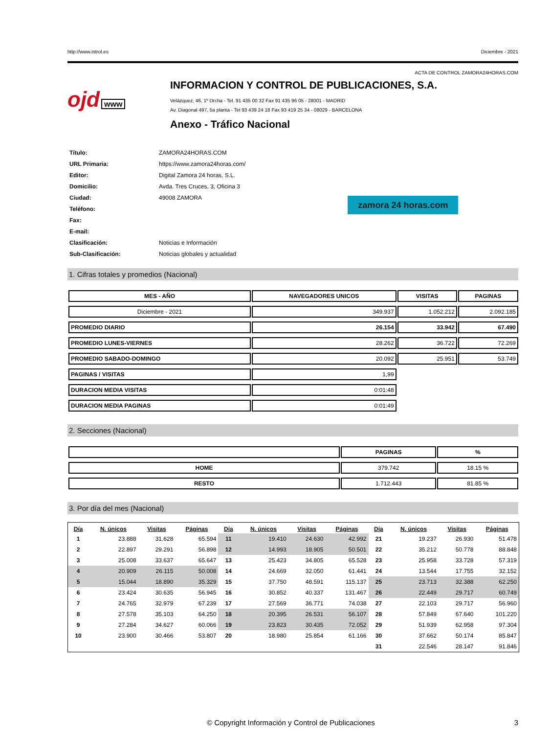http://www.introl.es Diciembre - 2021
ACTA DE CONTROL ZAMORA24HORAS.COM
ojd www
INFORMACION Y CONTROL DE PUBLICACIONES, S.A.
Velázquez, 46, 1º Drcha - Tel. 91 435 00 32 Fax 91 435 96 05 - 28001 - MADRID
Av. Diagonal 497, 5a planta - Tel 93 439 24 18 Fax 93 419 25 34 - 08029 - BARCELONA
Anexo - Tráfico Nacional
| Título: | ZAMORA24HORAS.COM |
| URL Primaria: | https://www.zamora24horas.com/ |
| Editor: | Digital Zamora 24 horas, S.L. |
| Domicilio: | Avda. Tres Cruces, 3, Oficina 3 |
| Ciudad: | 49008 ZAMORA |
| Teléfono: | |
| Fax: | |
| E-mail: | |
| Clasificación: | Noticias e Información |
| Sub-Clasificación: | Noticias globales y actualidad |
zamora 24 horas.com
1. Cifras totales y promedios (Nacional)
| MES - AÑO | NAVEGADORES UNICOS | VISITAS | PAGINAS |
| --- | --- | --- | --- |
| Diciembre - 2021 | 349.937 | 1.052.212 | 2.092.185 |
| PROMEDIO DIARIO | 26.154 | 33.942 | 67.490 |
| PROMEDIO LUNES-VIERNES | 28.262 | 36.722 | 72.269 |
| PROMEDIO SABADO-DOMINGO | 20.092 | 25.951 | 53.749 |
| PAGINAS / VISITAS | 1,99 | | |
| DURACION MEDIA VISITAS | 0:01:48 | | |
| DURACION MEDIA PAGINAS | 0:01:49 | | |
2. Secciones (Nacional)
| | PAGINAS | % |
| --- | --- | --- |
| HOME | 379.742 | 18.15 % |
| RESTO | 1.712.443 | 81.85 % |
3. Por día del mes (Nacional)
| Día | N. únicos | Visitas | Páginas | Día | N. únicos | Visitas | Páginas | Día | N. únicos | Visitas | Páginas |
| --- | --- | --- | --- | --- | --- | --- | --- | --- | --- | --- | --- |
| 1 | 23.888 | 31.628 | 65.594 | 11 | 19.410 | 24.630 | 42.992 | 21 | 19.237 | 26.930 | 51.478 |
| 2 | 22.897 | 29.291 | 56.898 | 12 | 14.993 | 18.905 | 50.501 | 22 | 35.212 | 50.778 | 88.848 |
| 3 | 25.008 | 33.637 | 65.647 | 13 | 25.423 | 34.805 | 65.528 | 23 | 25.958 | 33.728 | 57.319 |
| 4 | 20.909 | 26.115 | 50.008 | 14 | 24.669 | 32.050 | 61.441 | 24 | 13.544 | 17.755 | 32.152 |
| 5 | 15.044 | 18.890 | 35.329 | 15 | 37.750 | 48.591 | 115.137 | 25 | 23.713 | 32.388 | 62.250 |
| 6 | 23.424 | 30.635 | 56.945 | 16 | 30.852 | 40.337 | 131.467 | 26 | 22.449 | 29.717 | 60.749 |
| 7 | 24.765 | 32.979 | 67.239 | 17 | 27.569 | 36.771 | 74.038 | 27 | 22.103 | 29.717 | 56.960 |
| 8 | 27.578 | 35.103 | 64.250 | 18 | 20.395 | 26.531 | 56.107 | 28 | 57.849 | 67.640 | 101.220 |
| 9 | 27.284 | 34.627 | 60.066 | 19 | 23.823 | 30.435 | 72.052 | 29 | 51.939 | 62.958 | 97.304 |
| 10 | 23.900 | 30.466 | 53.807 | 20 | 18.980 | 25.854 | 61.166 | 30 | 37.662 | 50.174 | 85.847 |
| | | | | | | | | 31 | 22.546 | 28.147 | 91.846 |
© Copyright Información y Control de Publicaciones 3